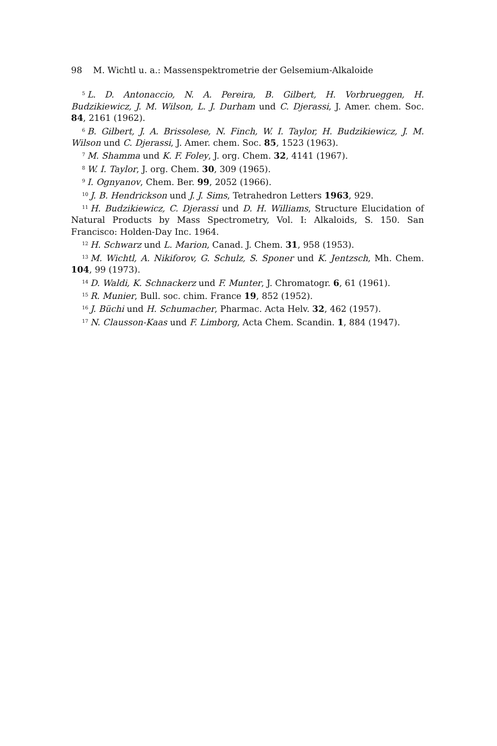98 M. Wichtl u. a.: Massenspektrometrie der Gelsemium-Alkaloide
<sup>5</sup> L. D. Antonaccio, N. A. Pereira, B. Gilbert, H. Vorbrueggen, H. Budzikiewicz, J. M. Wilson, L. J. Durham und C. Djerassi, J. Amer. chem. Soc. 84, 2161 (1962).
<sup>6</sup>B. Gilbert, J. A. Brissolese, N. Finch, W. I. Taylor, H. Budzikiewicz, J. M. Wilson und C. Djerassi, J. Amer. chem. Soc. 85, 1523 (1963).
<sup>7</sup> M. Shamma und K. F. Foley, J. org. Chem. 32, 4141 (1967).
<sup>8</sup> W. I. Taylor, J. org. Chem. 30, 309 (1965).
<sup>9</sup> I. Ognyanov, Chem. Ber. 99, 2052 (1966).
<sup>10</sup> J. B. Hendrickson und J. J. Sims, Tetrahedron Letters 1963, 929.
<sup>11</sup>H. Budzikiewicz, C. Djerassi und D. H. Williams, Structure Elucidation of Natural Products by Mass Spectrometry, Vol. I: Alkaloids, S. 150. San Francisco: Holden-Day Inc. 1964.
<sup>12</sup>H. Schwarz und L. Marion, Canad. J. Chem. 31, 958 (1953).
<sup>13</sup> M. Wichtl, A. Nikiforov, G. Schulz, S. Sponer und K. Jentzsch, Mh. Chem. 104, 99 (1973).
<sup>14</sup> D. Waldi, K. Schnackerz und F. Munter, J. Chromatogr. 6, 61 (1961).
<sup>15</sup> R. Munier, Bull. soc. chim. France 19, 852 (1952).
<sup>16</sup> J. Büchi und H. Schumacher, Pharmac. Acta Helv. 32, 462 (1957).
<sup>17</sup>N. Clausson-Kaas und F. Limborg, Acta Chem. Scandin. 1, 884 (1947).